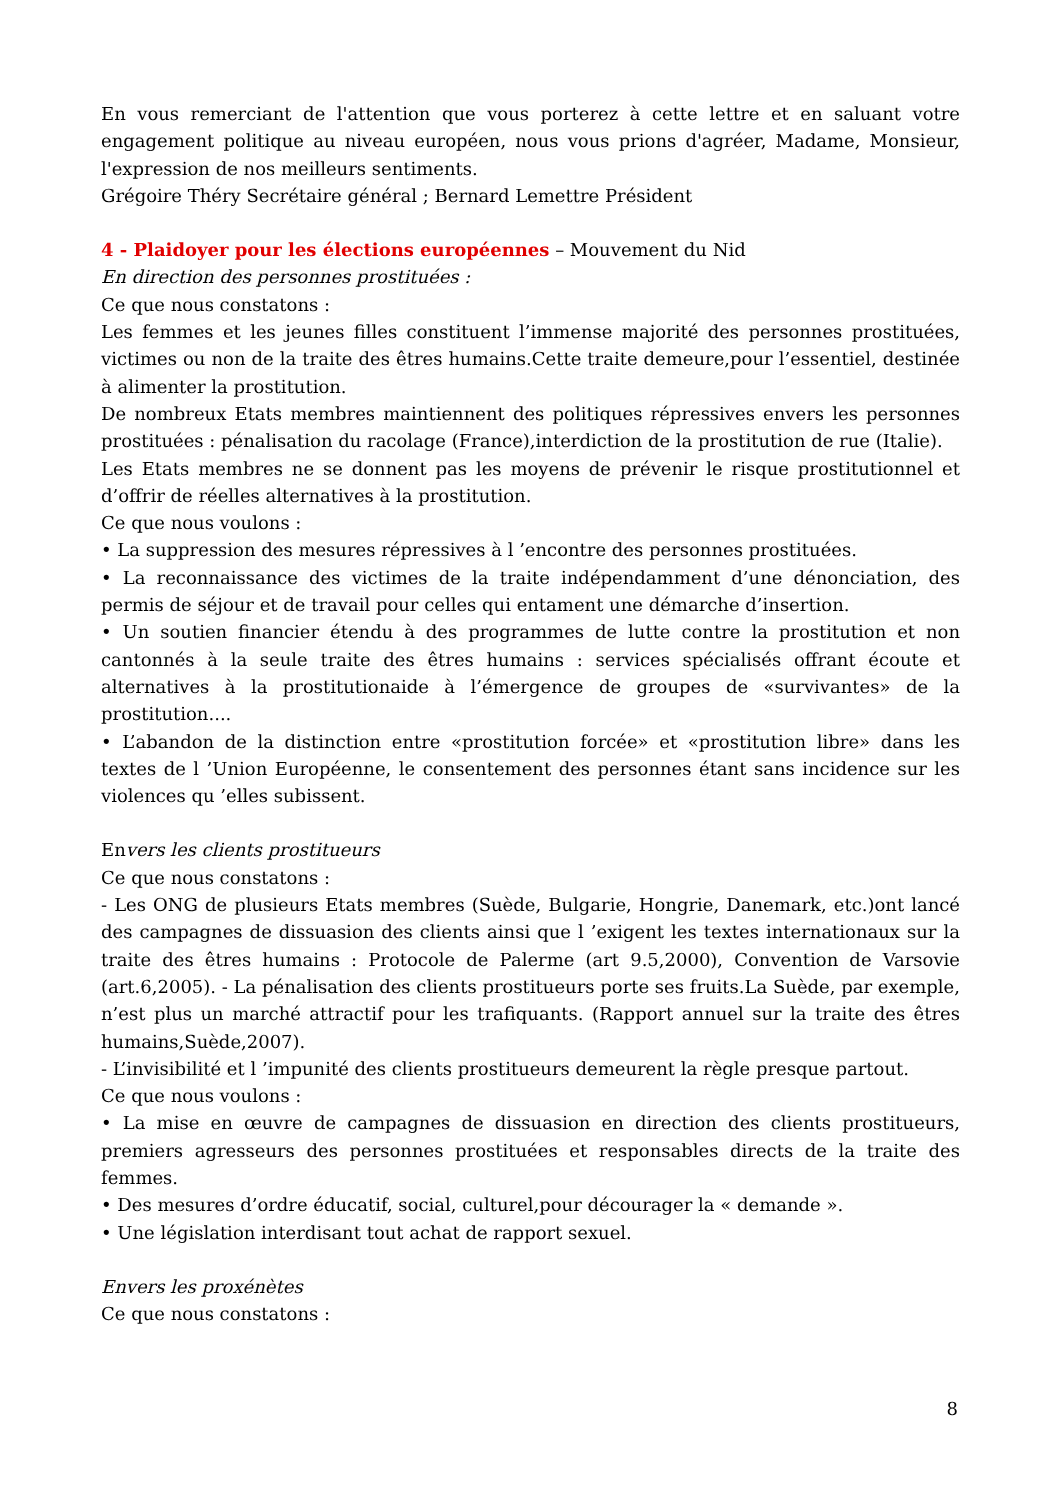En vous remerciant de l'attention que vous porterez à cette lettre et en saluant votre engagement politique au niveau européen, nous vous prions d'agréer, Madame, Monsieur, l'expression de nos meilleurs sentiments.
Grégoire Théry Secrétaire général ; Bernard Lemettre Président
4 - Plaidoyer pour les élections européennes – Mouvement du Nid
En direction des personnes prostituées :
Ce que nous constatons :
Les femmes et les jeunes filles constituent l’immense majorité des personnes prostituées, victimes ou non de la traite des êtres humains.Cette traite demeure,pour l’essentiel, destinée à alimenter la prostitution.
De nombreux Etats membres maintiennent des politiques répressives envers les personnes prostituées : pénalisation du racolage (France),interdiction de la prostitution de rue (Italie).
Les Etats membres ne se donnent pas les moyens de prévenir le risque prostitutionnel et d’offrir de réelles alternatives à la prostitution.
Ce que nous voulons :
• La suppression des mesures répressives à l ’encontre des personnes prostituées.
• La reconnaissance des victimes de la traite indépendamment d’une dénonciation, des permis de séjour et de travail pour celles qui entament une démarche d’insertion.
• Un soutien financier étendu à des programmes de lutte contre la prostitution et non cantonnés à la seule traite des êtres humains : services spécialisés offrant écoute et alternatives à la prostitutionaide à l’émergence de groupes de «survivantes» de la prostitution....
• L’abandon de la distinction entre «prostitution forcée» et «prostitution libre» dans les textes de l ’Union Européenne, le consentement des personnes étant sans incidence sur les violences qu ’elles subissent.
Envers les clients prostitueurs
Ce que nous constatons :
- Les ONG de plusieurs Etats membres (Suède, Bulgarie, Hongrie, Danemark, etc.)ont lancé des campagnes de dissuasion des clients ainsi que l ’exigent les textes internationaux sur la traite des êtres humains : Protocole de Palerme (art 9.5,2000), Convention de Varsovie (art.6,2005). - La pénalisation des clients prostitueurs porte ses fruits.La Suède, par exemple, n’est plus un marché attractif pour les trafiquants. (Rapport annuel sur la traite des êtres humains,Suède,2007).
- L’invisibilité et l ’impunité des clients prostitueurs demeurent la règle presque partout.
Ce que nous voulons :
• La mise en œuvre de campagnes de dissuasion en direction des clients prostitueurs, premiers agresseurs des personnes prostituées et responsables directs de la traite des femmes.
• Des mesures d’ordre éducatif, social, culturel,pour décourager la « demande ».
• Une législation interdisant tout achat de rapport sexuel.
Envers les proxénètes
Ce que nous constatons :
8